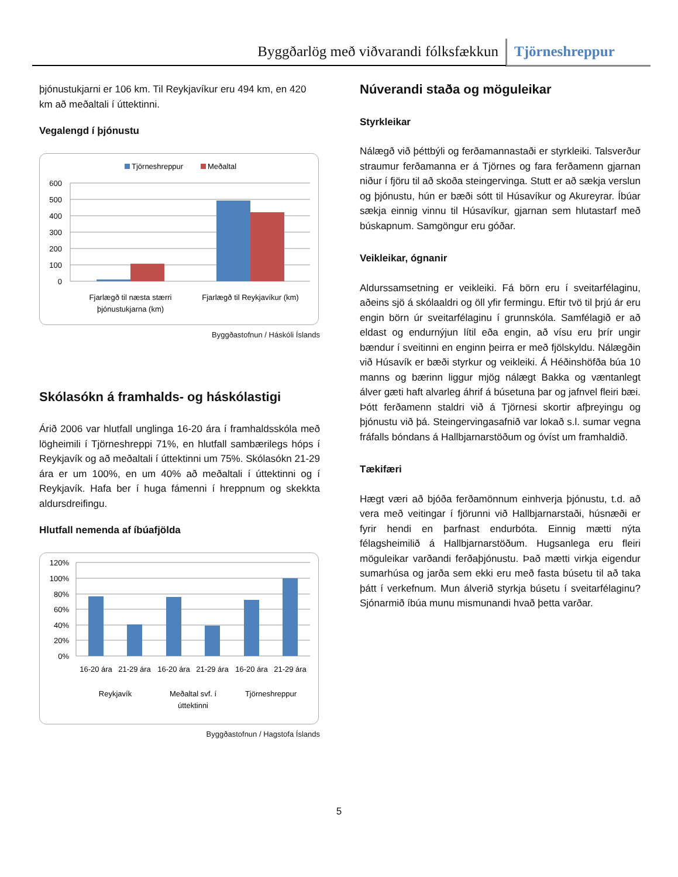Byggðarlög með viðvarandi fólksfækkun Tjörneshreppur
þjónustukjarni er 106 km. Til Reykjavíkur eru 494 km, en 420 km að meðaltali í úttektinni.
Vegalengd í þjónustu
Tjörneshreppur
Meðaltal
600
500
400
300
200
100
0
Fjarlægð til næsta stærri
þjónustukjarna (km)
Fjarlægð til Reykjavíkur (km)
Byggðastofnun / Háskóli Íslands
Skólasókn á framhalds- og háskólastigi
Árið 2006 var hlutfall unglinga 16-20 ára í framhaldsskóla með lögheimili í Tjörneshreppi 71%, en hlutfall sambærilegs hóps í Reykjavík og að meðaltali í úttektinni um 75%. Skólasókn 21-29 ára er um 100%, en um 40% að meðaltali í úttektinni og í Reykjavík. Hafa ber í huga fámenni í hreppnum og skekkta aldursdreifingu.
Hlutfall nemenda af íbúafjölda
120%
100%
80%
60%
40%
20%
0%
16-20 ára
21-29 ára
16-20 ára
21-29 ára
16-20 ára
21-29 ára
Reykjavík
Meðaltal svf. í
úttektinni
Tjörneshreppur
Byggðastofnun / Hagstofa Íslands
Núverandi staða og möguleikar
Styrkleikar
Nálægð við þéttbýli og ferðamannastaði er styrkleiki. Talsverður straumur ferðamanna er á Tjörnes og fara ferðamenn gjarnan niður í fjöru til að skoða steingervinga. Stutt er að sækja verslun og þjónustu, hún er bæði sótt til Húsavíkur og Akureyrar. Íbúar sækja einnig vinnu til Húsavíkur, gjarnan sem hlutastarf með búskapnum. Samgöngur eru góðar.
Veikleikar, ógnanir
Aldurssamsetning er veikleiki. Fá börn eru í sveitarfélaginu, aðeins sjö á skólaaldri og öll yfir fermingu. Eftir tvö til þrjú ár eru engin börn úr sveitarfélaginu í grunnskóla. Samfélagið er að eldast og endurnýjun lítil eða engin, að vísu eru þrír ungir bændur í sveitinni en enginn þeirra er með fjölskyldu. Nálægðin við Húsavík er bæði styrkur og veikleiki. Á Héðinshöfða búa 10 manns og bærinn liggur mjög nálægt Bakka og væntanlegt álver gæti haft alvarleg áhrif á búsetuna þar og jafnvel fleiri bæi. Þótt ferðamenn staldri við á Tjörnesi skortir afþreyingu og þjónustu við þá. Steingervingasafnið var lokað s.l. sumar vegna fráfalls bóndans á Hallbjarnarstöðum og óvíst um framhaldið.
Tækifæri
Hægt væri að bjóða ferðamönnum einhverja þjónustu, t.d. að vera með veitingar í fjörunni við Hallbjarnarstaði, húsnæði er fyrir hendi en þarfnast endurbóta. Einnig mætti nýta félagsheimilið á Hallbjarnarstöðum. Hugsanlega eru fleiri möguleikar varðandi ferðaþjónustu. Það mætti virkja eigendur sumarhúsa og jarða sem ekki eru með fasta búsetu til að taka þátt í verkefnum. Mun álverið styrkja búsetu í sveitarfélaginu? Sjónarmið íbúa munu mismunandi hvað þetta varðar.
5